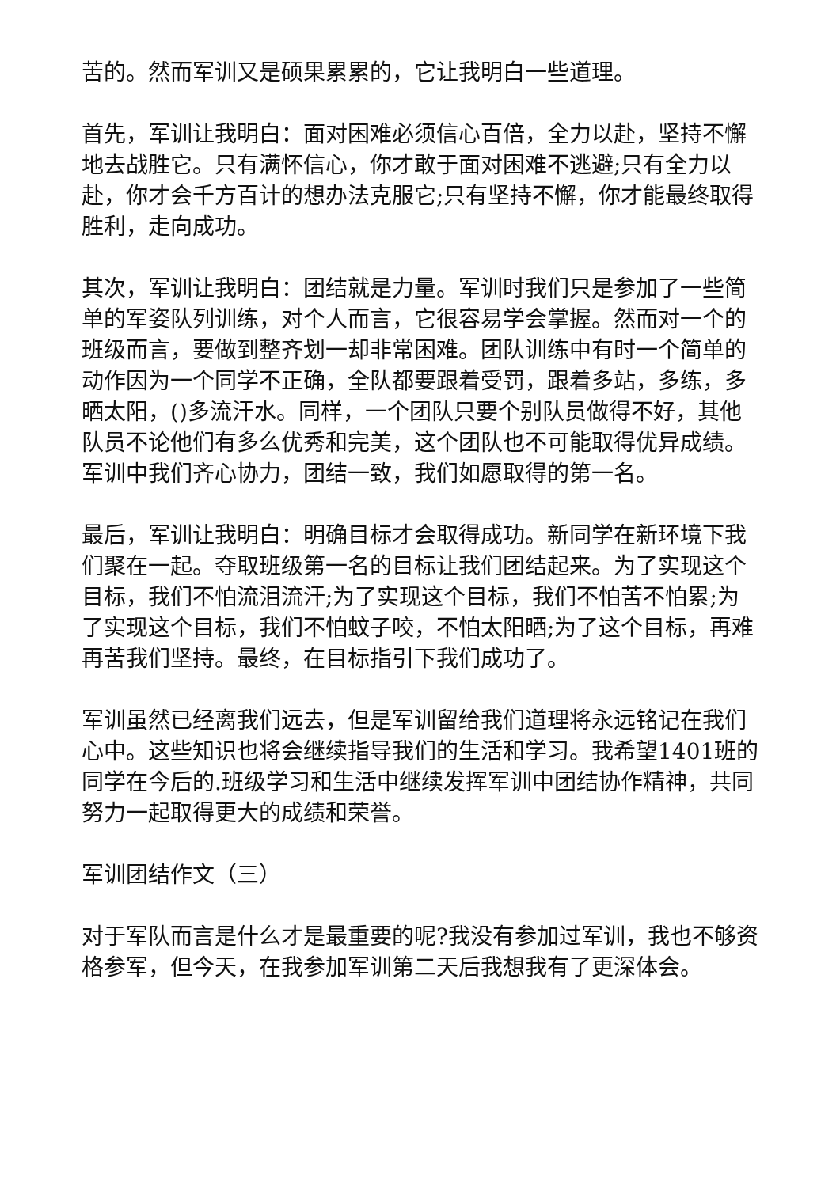苦的。然而军训又是硕果累累的，它让我明白一些道理。
首先，军训让我明白：面对困难必须信心百倍，全力以赴，坚持不懈地去战胜它。只有满怀信心，你才敢于面对困难不逃避;只有全力以赴，你才会千方百计的想办法克服它;只有坚持不懈，你才能最终取得胜利，走向成功。
其次，军训让我明白：团结就是力量。军训时我们只是参加了一些简单的军姿队列训练，对个人而言，它很容易学会掌握。然而对一个的班级而言，要做到整齐划一却非常困难。团队训练中有时一个简单的动作因为一个同学不正确，全队都要跟着受罚，跟着多站，多练，多晒太阳，()多流汗水。同样，一个团队只要个别队员做得不好，其他队员不论他们有多么优秀和完美，这个团队也不可能取得优异成绩。军训中我们齐心协力，团结一致，我们如愿取得的第一名。
最后，军训让我明白：明确目标才会取得成功。新同学在新环境下我们聚在一起。夺取班级第一名的目标让我们团结起来。为了实现这个目标，我们不怕流泪流汗;为了实现这个目标，我们不怕苦不怕累;为了实现这个目标，我们不怕蚊子咬，不怕太阳晒;为了这个目标，再难再苦我们坚持。最终，在目标指引下我们成功了。
军训虽然已经离我们远去，但是军训留给我们道理将永远铭记在我们心中。这些知识也将会继续指导我们的生活和学习。我希望1401班的同学在今后的.班级学习和生活中继续发挥军训中团结协作精神，共同努力一起取得更大的成绩和荣誉。
军训团结作文（三）
对于军队而言是什么才是最重要的呢?我没有参加过军训，我也不够资格参军，但今天，在我参加军训第二天后我想我有了更深体会。